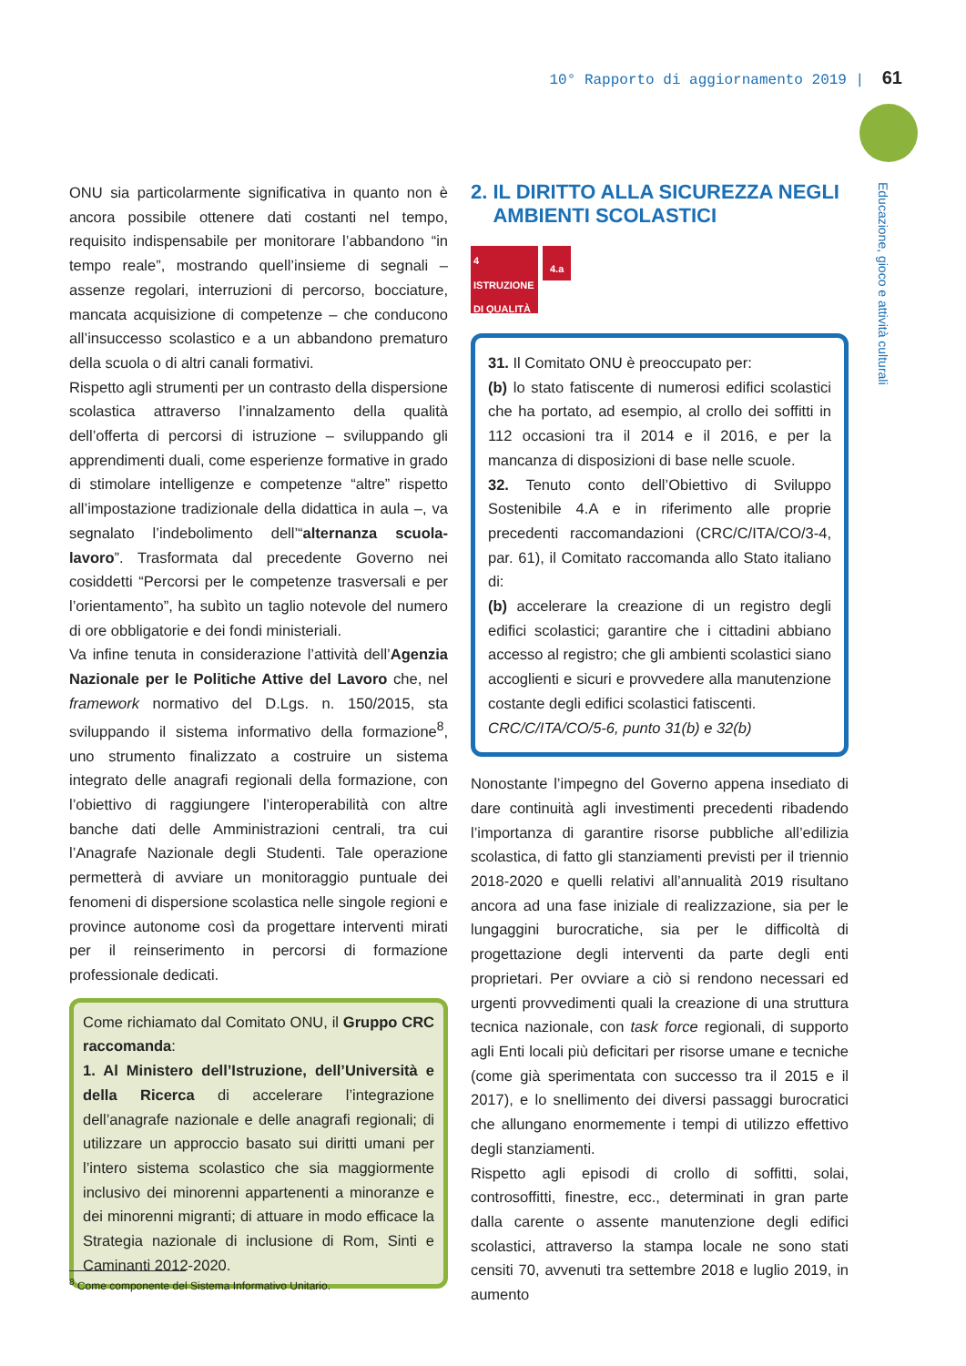10° Rapporto di aggiornamento 2019 | 61
Educazione, gioco e attività culturali
ONU sia particolarmente significativa in quanto non è ancora possibile ottenere dati costanti nel tempo, requisito indispensabile per monitorare l’abbandono “in tempo reale”, mostrando quell’insieme di segnali – assenze regolari, interruzioni di percorso, bocciature, mancata acquisizione di competenze – che conducono all’insuccesso scolastico e a un abbandono prematuro della scuola o di altri canali formativi.
Rispetto agli strumenti per un contrasto della dispersione scolastica attraverso l’innalzamento della qualità dell’offerta di percorsi di istruzione – sviluppando gli apprendimenti duali, come esperienze formative in grado di stimolare intelligenze e competenze “altre” rispetto all’impostazione tradizionale della didattica in aula –, va segnalato l’indebolimento dell’“alternanza scuola-lavoro”. Trasformata dal precedente Governo nei cosiddetti “Percorsi per le competenze trasversali e per l’orientamento”, ha subìto un taglio notevole del numero di ore obbligatorie e dei fondi ministeriali.
Va infine tenuta in considerazione l’attività dell’Agenzia Nazionale per le Politiche Attive del Lavoro che, nel framework normativo del D.Lgs. n. 150/2015, sta sviluppando il sistema informativo della formazione<sup>8</sup>, uno strumento finalizzato a costruire un sistema integrato delle anagrafi regionali della formazione, con l’obiettivo di raggiungere l’interoperabilità con altre banche dati delle Amministrazioni centrali, tra cui l’Anagrafe Nazionale degli Studenti. Tale operazione permetterà di avviare un monitoraggio puntuale dei fenomeni di dispersione scolastica nelle singole regioni e province autonome così da progettare interventi mirati per il reinserimento in percorsi di formazione professionale dedicati.
Come richiamato dal Comitato ONU, il Gruppo CRC raccomanda:
1. Al Ministero dell’Istruzione, dell’Università e della Ricerca di accelerare l’integrazione dell’anagrafe nazionale e delle anagrafi regionali; di utilizzare un approccio basato sui diritti umani per l’intero sistema scolastico che sia maggiormente inclusivo dei minorenni appartenenti a minoranze e dei minorenni migranti; di attuare in modo efficace la Strategia nazionale di inclusione di Rom, Sinti e Caminanti 2012-2020.
2. IL DIRITTO ALLA SICUREZZA NEGLI
AMBIENTI SCOLASTICI
4 ISTRUZIONE DI QUALITÀ
4.a
31. Il Comitato ONU è preoccupato per:
(b) lo stato fatiscente di numerosi edifici scolastici che ha portato, ad esempio, al crollo dei soffitti in 112 occasioni tra il 2014 e il 2016, e per la mancanza di disposizioni di base nelle scuole.
32. Tenuto conto dell’Obiettivo di Sviluppo Sostenibile 4.A e in riferimento alle proprie precedenti raccomandazioni (CRC/C/ITA/CO/3-4, par. 61), il Comitato raccomanda allo Stato italiano di:
(b) accelerare la creazione di un registro degli edifici scolastici; garantire che i cittadini abbiano accesso al registro; che gli ambienti scolastici siano accoglienti e sicuri e provvedere alla manutenzione costante degli edifici scolastici fatiscenti.
CRC/C/ITA/CO/5-6, punto 31(b) e 32(b)
Nonostante l’impegno del Governo appena insediato di dare continuità agli investimenti precedenti ribadendo l’importanza di garantire risorse pubbliche all’edilizia scolastica, di fatto gli stanziamenti previsti per il triennio 2018-2020 e quelli relativi all’annualità 2019 risultano ancora ad una fase iniziale di realizzazione, sia per le lungaggini burocratiche, sia per le difficoltà di progettazione degli interventi da parte degli enti proprietari. Per ovviare a ciò si rendono necessari ed urgenti provvedimenti quali la creazione di una struttura tecnica nazionale, con task force regionali, di supporto agli Enti locali più deficitari per risorse umane e tecniche (come già sperimentata con successo tra il 2015 e il 2017), e lo snellimento dei diversi passaggi burocratici che allungano enormemente i tempi di utilizzo effettivo degli stanziamenti.
Rispetto agli episodi di crollo di soffitti, solai, controsoffitti, finestre, ecc., determinati in gran parte dalla carente o assente manutenzione degli edifici scolastici, attraverso la stampa locale ne sono stati censiti 70, avvenuti tra settembre 2018 e luglio 2019, in aumento
<sup>8</sup> Come componente del Sistema Informativo Unitario.